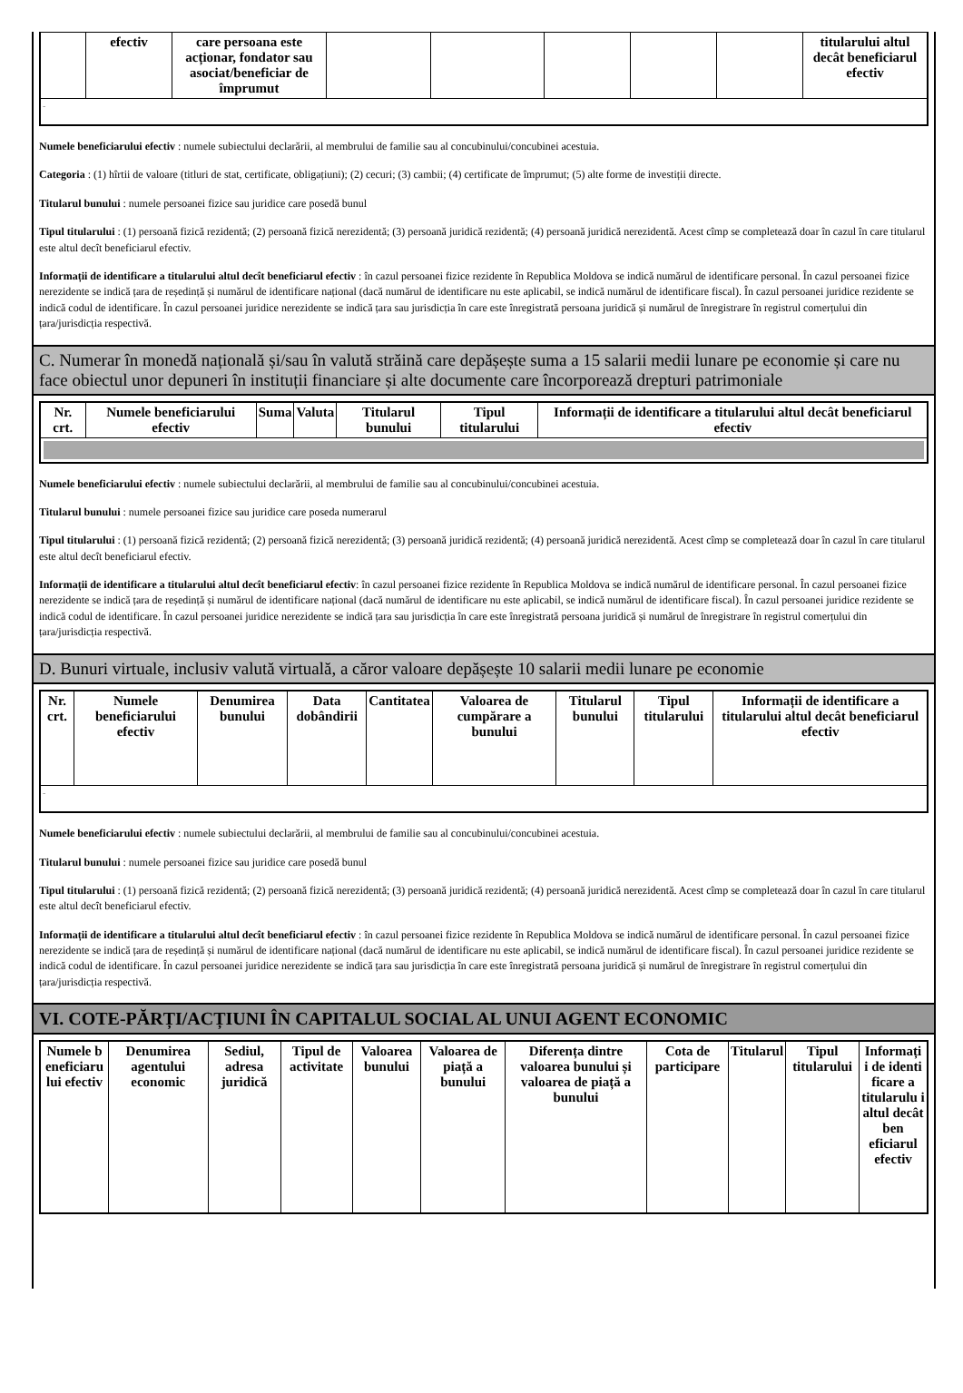| | efectiv | care persoana este acționar, fondator sau asociat/beneficiar de împrumut | | | | | | titularului altul decât beneficiarul efectiv |
| - | | | | | | | | |
Numele beneficiarului efectiv : numele subiectului declarării, al membrului de familie sau al concubinului/concubinei acestuia.
Categoria : (1) hîrtii de valoare (titluri de stat, certificate, obligațiuni); (2) cecuri; (3) cambii; (4) certificate de împrumut; (5) alte forme de investiții directe.
Titularul bunului : numele persoanei fizice sau juridice care posedă bunul
Tipul titularului : (1) persoană fizică rezidentă; (2) persoană fizică nerezidentă; (3) persoană juridică rezidentă; (4) persoană juridică nerezidentă. Acest cîmp se completează doar în cazul în care titularul este altul decît beneficiarul efectiv.
Informații de identificare a titularului altul decît beneficiarul efectiv : în cazul persoanei fizice rezidente în Republica Moldova se indică numărul de identificare personal. În cazul persoanei fizice nerezidente se indică țara de reședință și numărul de identificare național (dacă numărul de identificare nu este aplicabil, se indică numărul de identificare fiscal). În cazul persoanei juridice rezidente se indică codul de identificare. În cazul persoanei juridice nerezidente se indică țara sau jurisdicția în care este înregistrată persoana juridică și numărul de înregistrare în registrul comerțului din țara/jurisdicția respectivă.
C. Numerar în monedă națională și/sau în valută străină care depășește suma a 15 salarii medii lunare pe economie și care nu face obiectul unor depuneri în instituții financiare și alte documente care încorporează drepturi patrimoniale
| Nr. crt. | Numele beneficiarului efectiv | Suma | Valuta | Titularul bunului | Tipul titularului | Informații de identificare a titularului altul decât beneficiarul efectiv |
| --- | --- | --- | --- | --- | --- | --- |
Numele beneficiarului efectiv : numele subiectului declarării, al membrului de familie sau al concubinului/concubinei acestuia.
Titularul bunului : numele persoanei fizice sau juridice care poseda numerarul
Tipul titularului : (1) persoană fizică rezidentă; (2) persoană fizică nerezidentă; (3) persoană juridică rezidentă; (4) persoană juridică nerezidentă. Acest cîmp se completează doar în cazul în care titularul este altul decît beneficiarul efectiv.
Informații de identificare a titularului altul decît beneficiarul efectiv: în cazul persoanei fizice rezidente în Republica Moldova se indică numărul de identificare personal. În cazul persoanei fizice nerezidente se indică țara de reședință și numărul de identificare național (dacă numărul de identificare nu este aplicabil, se indică numărul de identificare fiscal). În cazul persoanei juridice rezidente se indică codul de identificare. În cazul persoanei juridice nerezidente se indică țara sau jurisdicția în care este înregistrată persoana juridică și numărul de înregistrare în registrul comerțului din țara/jurisdicția respectivă.
D. Bunuri virtuale, inclusiv valută virtuală, a căror valoare depășește 10 salarii medii lunare pe economie
| Nr. crt. | Numele beneficiarului efectiv | Denumirea bunului | Data dobândirii | Cantitatea | Valoarea de cumpărare a bunului | Titularul bunului | Tipul titularului | Informații de identificare a titularului altul decât beneficiarul efectiv |
| --- | --- | --- | --- | --- | --- | --- | --- | --- |
| - | | | | | | | | |
Numele beneficiarului efectiv : numele subiectului declarării, al membrului de familie sau al concubinului/concubinei acestuia.
Titularul bunului : numele persoanei fizice sau juridice care posedă bunul
Tipul titularului : (1) persoană fizică rezidentă; (2) persoană fizică nerezidentă; (3) persoană juridică rezidentă; (4) persoană juridică nerezidentă. Acest cîmp se completează doar în cazul în care titularul este altul decît beneficiarul efectiv.
Informații de identificare a titularului altul decît beneficiarul efectiv : în cazul persoanei fizice rezidente în Republica Moldova se indică numărul de identificare personal. În cazul persoanei fizice nerezidente se indică țara de reședință și numărul de identificare național (dacă numărul de identificare nu este aplicabil, se indică numărul de identificare fiscal). În cazul persoanei juridice rezidente se indică codul de identificare. În cazul persoanei juridice nerezidente se indică țara sau jurisdicția în care este înregistrată persoana juridică și numărul de înregistrare în registrul comerțului din țara/jurisdicția respectivă.
VI. COTE-PĂRȚI/ACȚIUNI ÎN CAPITALUL SOCIAL AL UNUI AGENT ECONOMIC
| Numele b eneficiaru lui efectiv | Denumirea agentului economic | Sediul, adresa juridică | Tipul de activitate | Valoarea bunului | Valoarea de piață a bunului | Diferența dintre valoarea bunului și valoarea de piață a bunului | Cota de participare | Titularul | Tipul titularului | Informați i de identi ficare a titularulu i altul decât ben eficiarul efectiv |
| --- | --- | --- | --- | --- | --- | --- | --- | --- | --- | --- |